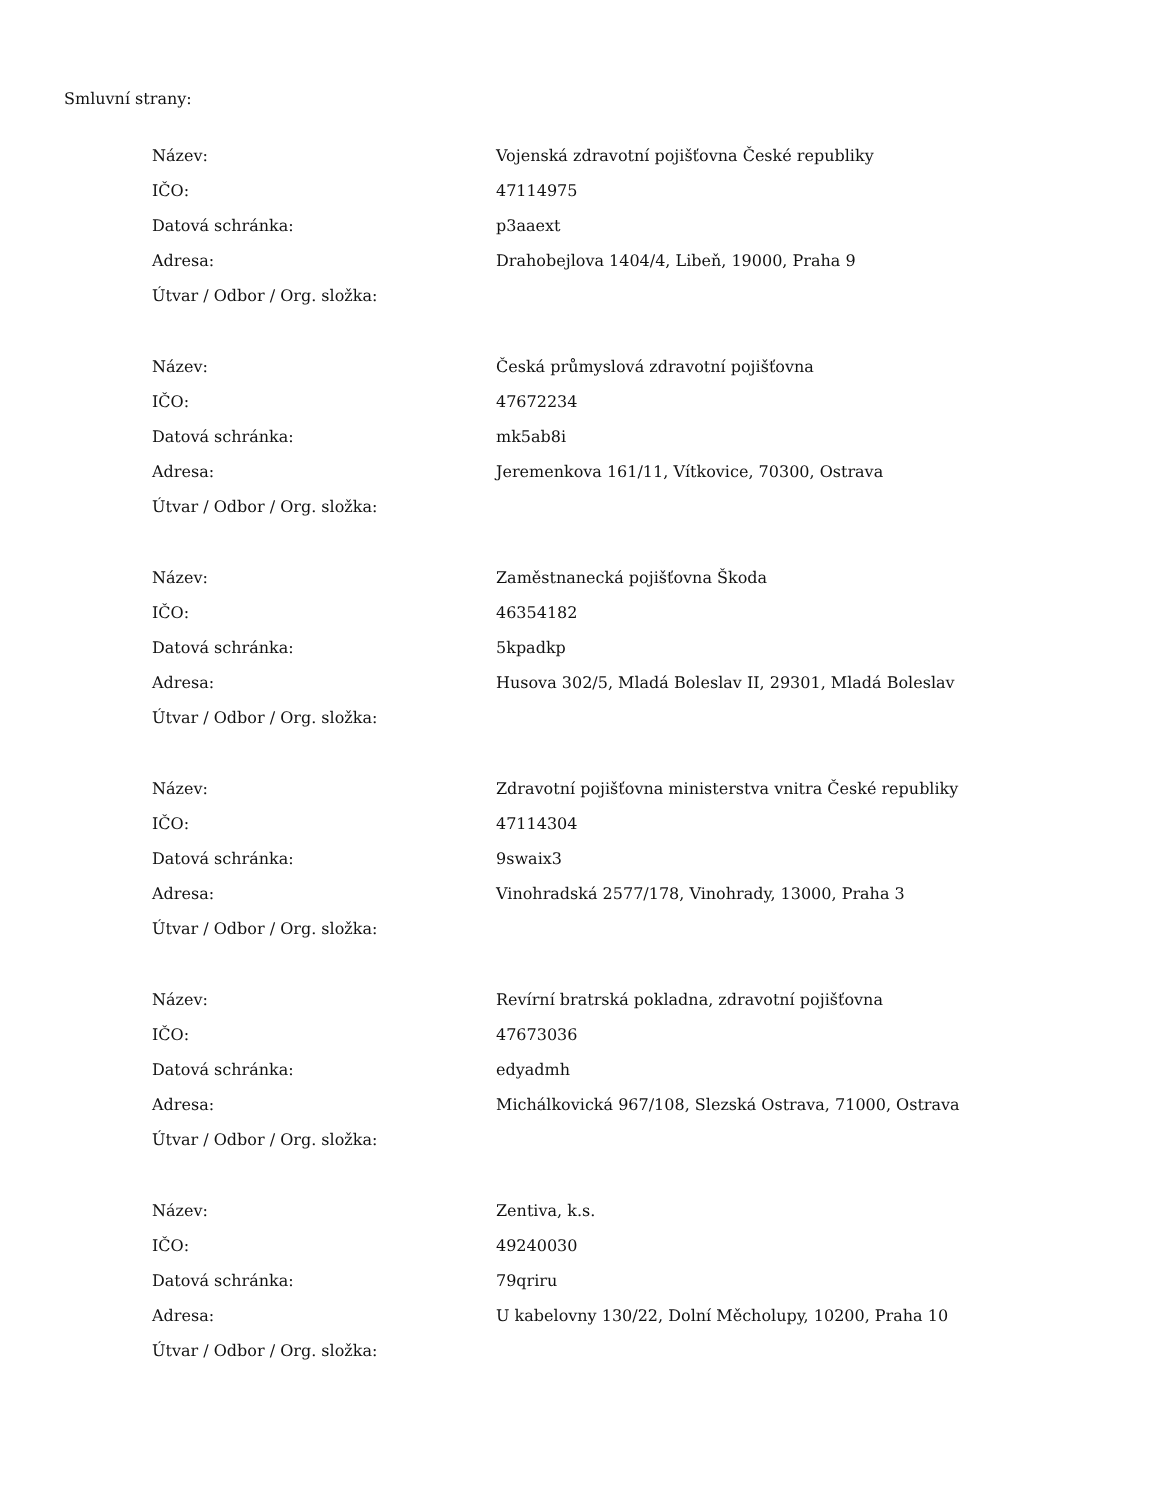Smluvní strany:
| Název: | Vojenská zdravotní pojišťovna České republiky |
| IČO: | 47114975 |
| Datová schránka: | p3aaext |
| Adresa: | Drahobejlova 1404/4, Libeň, 19000, Praha 9 |
| Útvar / Odbor / Org. složka: | |
| Název: | Česká průmyslová zdravotní pojišťovna |
| IČO: | 47672234 |
| Datová schránka: | mk5ab8i |
| Adresa: | Jeremenkova 161/11, Vítkovice, 70300, Ostrava |
| Útvar / Odbor / Org. složka: | |
| Název: | Zaměstnanecká pojišťovna Škoda |
| IČO: | 46354182 |
| Datová schránka: | 5kpadkp |
| Adresa: | Husova 302/5, Mladá Boleslav II, 29301, Mladá Boleslav |
| Útvar / Odbor / Org. složka: | |
| Název: | Zdravotní pojišťovna ministerstva vnitra České republiky |
| IČO: | 47114304 |
| Datová schránka: | 9swaix3 |
| Adresa: | Vinohradská 2577/178, Vinohrady, 13000, Praha 3 |
| Útvar / Odbor / Org. složka: | |
| Název: | Revírní bratrská pokladna, zdravotní pojišťovna |
| IČO: | 47673036 |
| Datová schránka: | edyadmh |
| Adresa: | Michálkovická 967/108, Slezská Ostrava, 71000, Ostrava |
| Útvar / Odbor / Org. složka: | |
| Název: | Zentiva, k.s. |
| IČO: | 49240030 |
| Datová schránka: | 79qriru |
| Adresa: | U kabelovny 130/22, Dolní Měcholupy, 10200, Praha 10 |
| Útvar / Odbor / Org. složka: | |